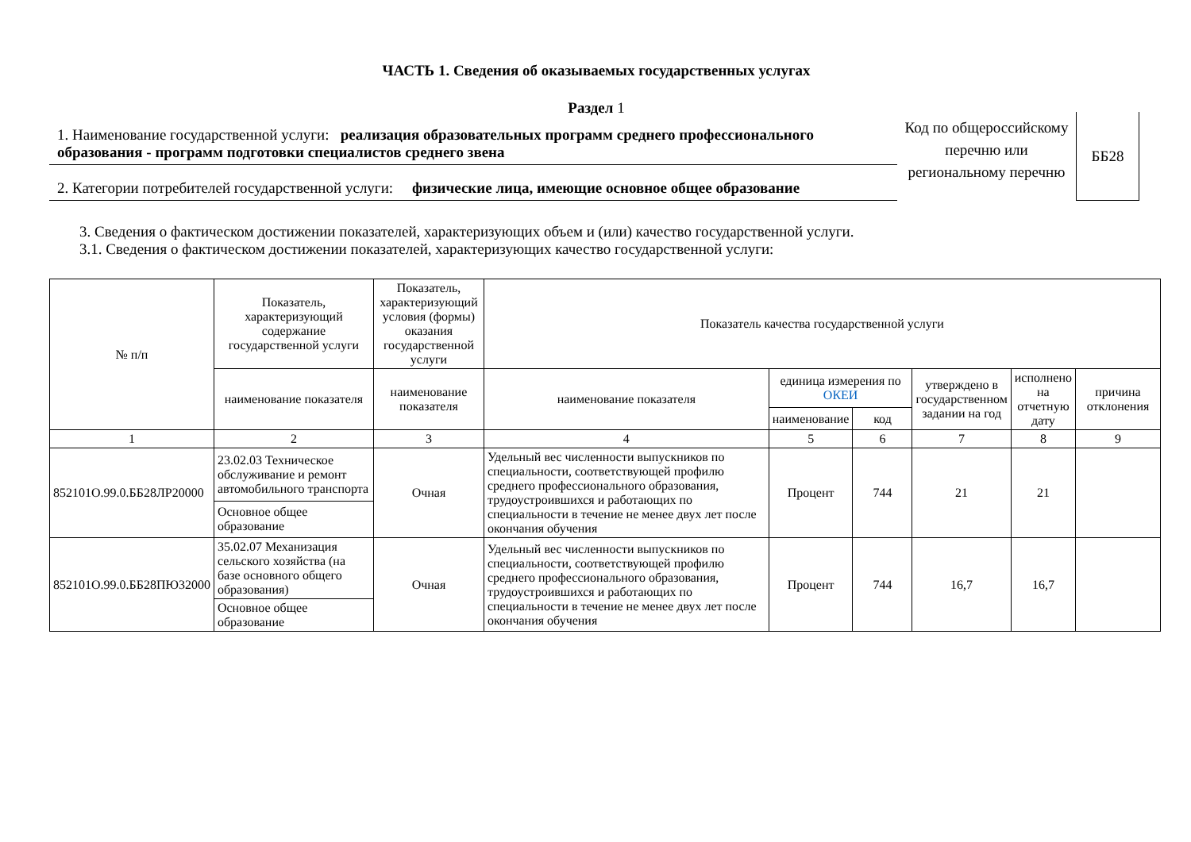ЧАСТЬ 1. Сведения об оказываемых государственных услугах
Раздел 1
1. Наименование государственной услуги: реализация образовательных программ среднего профессионального образования - программ подготовки специалистов среднего звена
2. Категории потребителей государственной услуги: физические лица, имеющие основное общее образование
Код по общероссийскому перечню или региональному перечню
ББ28
3. Сведения о фактическом достижении показателей, характеризующих объем и (или) качество государственной услуги.
3.1. Сведения о фактическом достижении показателей, характеризующих качество государственной услуги:
| № п/п | Показатель, характеризующий содержание государственной услуги | Показатель, характеризующий условия (формы) оказания государственной услуги | Показатель качества государственной услуги | | | | | |
| --- | --- | --- | --- | --- | --- | --- | --- | --- |
| | наименование показателя | наименование показателя | наименование показателя | единица измерения по ОКЕИ | | утверждено в государственном задании на год | исполнено на отчетную дату | причина отклонения |
| | | | | наименование | код | | | |
| 1 | 2 | 3 | 4 | 5 | 6 | 7 | 8 | 9 |
| 852101О.99.0.ББ28ЛР20000 | 23.02.03 Техническое обслуживание и ремонт автомобильного транспорта | Очная | Удельный вес численности выпускников по специальности, соответствующей профилю среднего профессионального образования, трудоустроившихся и работающих по специальности в течение не менее двух лет после окончания обучения | Процент | 744 | 21 | 21 | |
| | Основное общее образование | | | | | | | |
| 852101О.99.0.ББ28ПЮ32000 | 35.02.07 Механизация сельского хозяйства (на базе основного общего образования) | Очная | Удельный вес численности выпускников по специальности, соответствующей профилю среднего профессионального образования, трудоустроившихся и работающих по специальности в течение не менее двух лет после окончания обучения | Процент | 744 | 16,7 | 16,7 | |
| | Основное общее образование | | | | | | | |